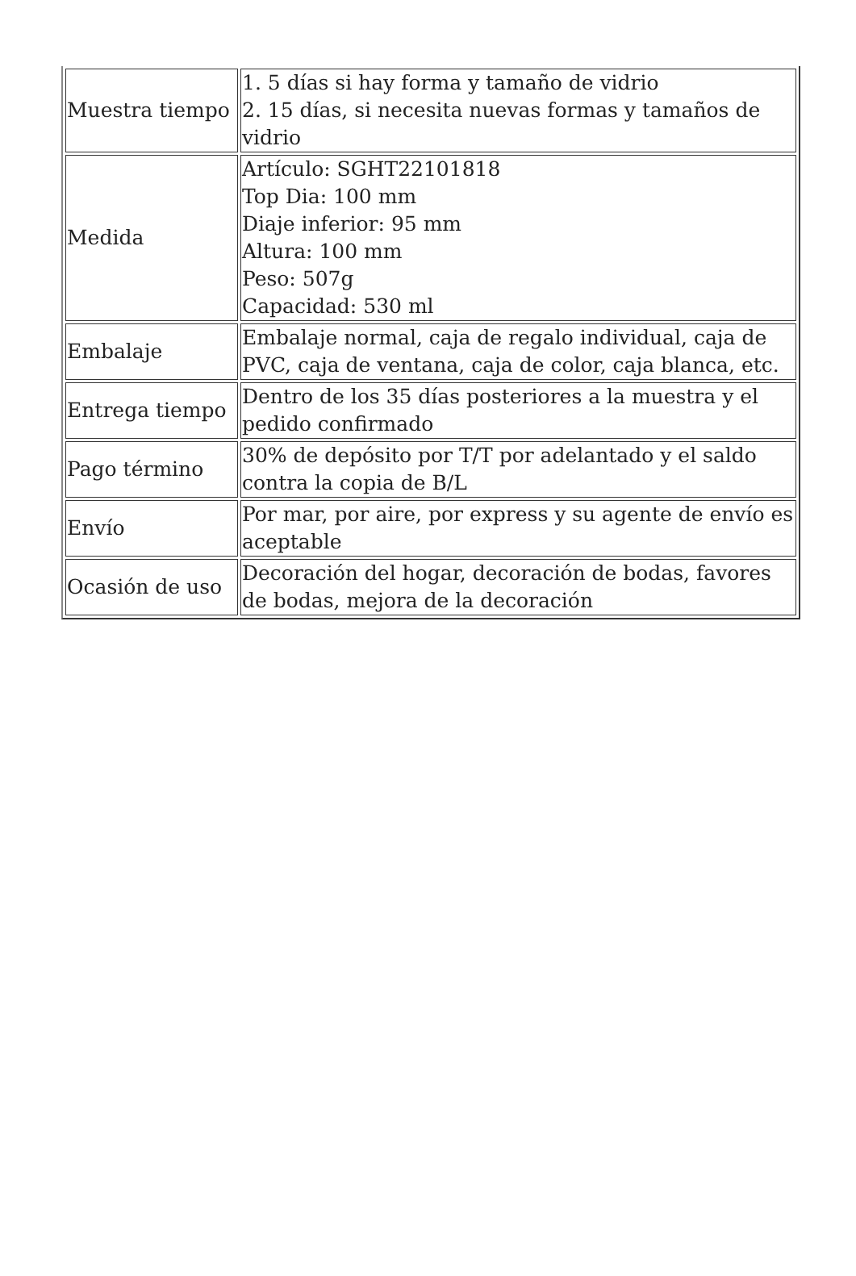| Muestra tiempo | 1. 5 días si hay forma y tamaño de vidrio 2. 15 días, si necesita nuevas formas y tamaños de vidrio |
| Medida | Artículo: SGHT22101818 Top Dia: 100 mm Diaje inferior: 95 mm Altura: 100 mm Peso: 507g Capacidad: 530 ml |
| Embalaje | Embalaje normal, caja de regalo individual, caja de PVC, caja de ventana, caja de color, caja blanca, etc. |
| Entrega tiempo | Dentro de los 35 días posteriores a la muestra y el pedido confirmado |
| Pago término | 30% de depósito por T/T por adelantado y el saldo contra la copia de B/L |
| Envío | Por mar, por aire, por express y su agente de envío es aceptable |
| Ocasión de uso | Decoración del hogar, decoración de bodas, favores de bodas, mejora de la decoración |